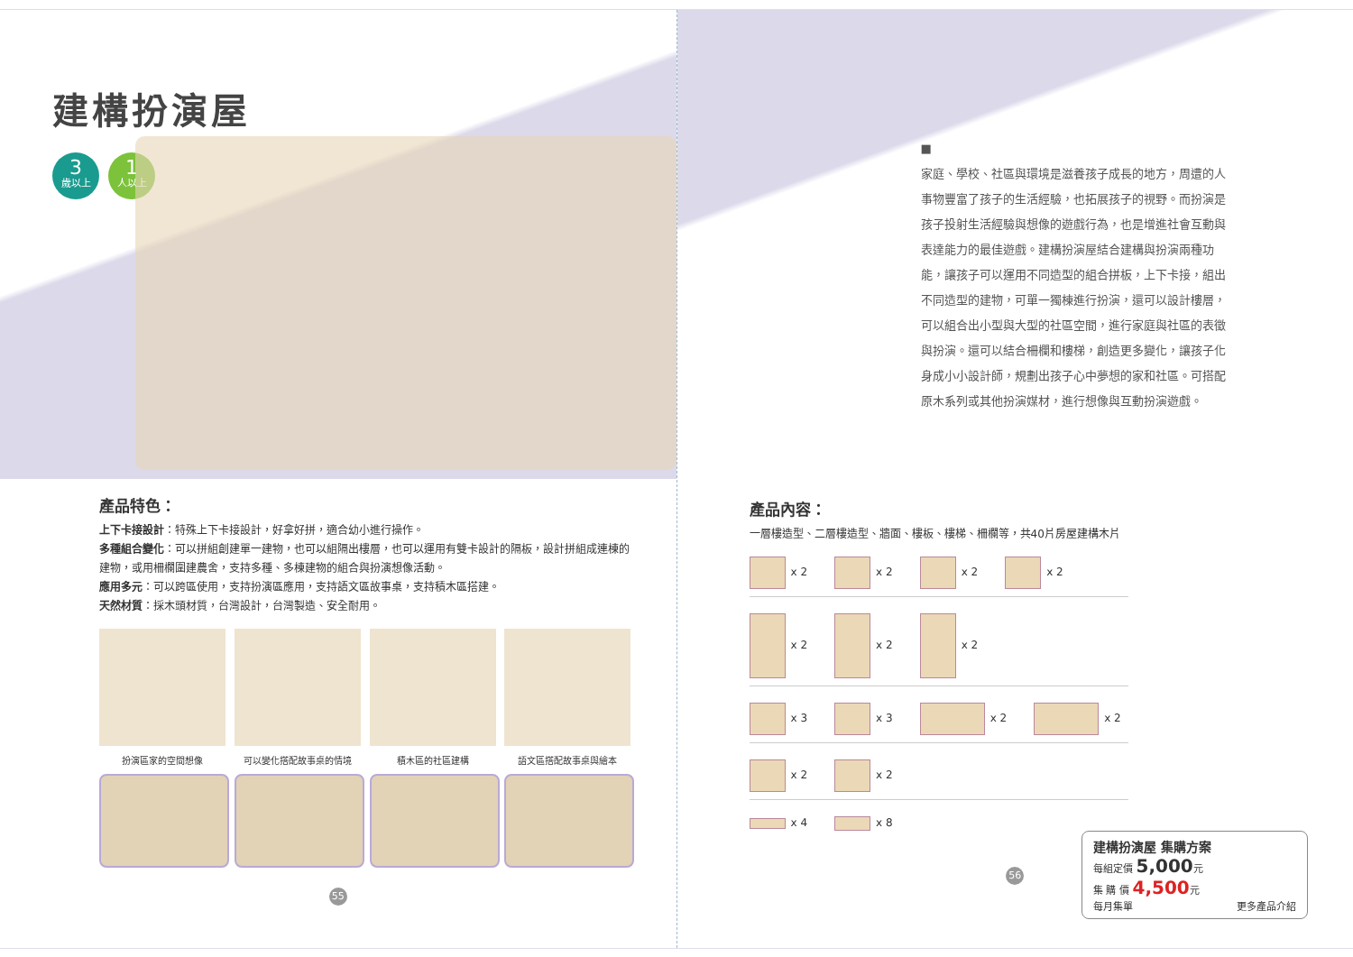建構扮演屋
3
歲以上
1
人以上
產品特色：
上下卡接設計：特殊上下卡接設計，好拿好拼，適合幼小進行操作。
多種組合變化：可以拼組創建單一建物，也可以組隔出樓層，也可以運用有雙卡設計的隔板，設計拼組成連棟的建物，或用柵欄圍建農舍，支持多種、多棟建物的組合與扮演想像活動。
應用多元：可以跨區使用，支持扮演區應用，支持語文區故事桌，支持積木區搭建。
天然材質：採木頭材質，台灣設計，台灣製造、安全耐用。
扮演區家的空間想像 可以變化搭配故事桌的情境 積木區的社區建構 語文區搭配故事桌與繪本
55
■
家庭、學校、社區與環境是滋養孩子成長的地方，周遭的人事物豐富了孩子的生活經驗，也拓展孩子的視野。而扮演是孩子投射生活經驗與想像的遊戲行為，也是增進社會互動與表達能力的最佳遊戲。建構扮演屋結合建構與扮演兩種功能，讓孩子可以運用不同造型的組合拼板，上下卡接，組出不同造型的建物，可單一獨棟進行扮演，還可以設計樓層，可以組合出小型與大型的社區空間，進行家庭與社區的表徵與扮演。還可以結合柵欄和樓梯，創造更多變化，讓孩子化身成小小設計師，規劃出孩子心中夢想的家和社區。可搭配原木系列或其他扮演媒材，進行想像與互動扮演遊戲。
產品內容：
一層樓造型、二層樓造型、牆面、樓板、樓梯、柵欄等，共40片房屋建構木片
x 2 x 2 x 2 x 2
x 2 x 2 x 2
x 3 x 3 x 2 x 2
x 2 x 2
x 4 x 8
建構扮演屋 集購方案
每組定價 5,000元
集 購 價 4,500元
每月集單 更多產品介紹
56